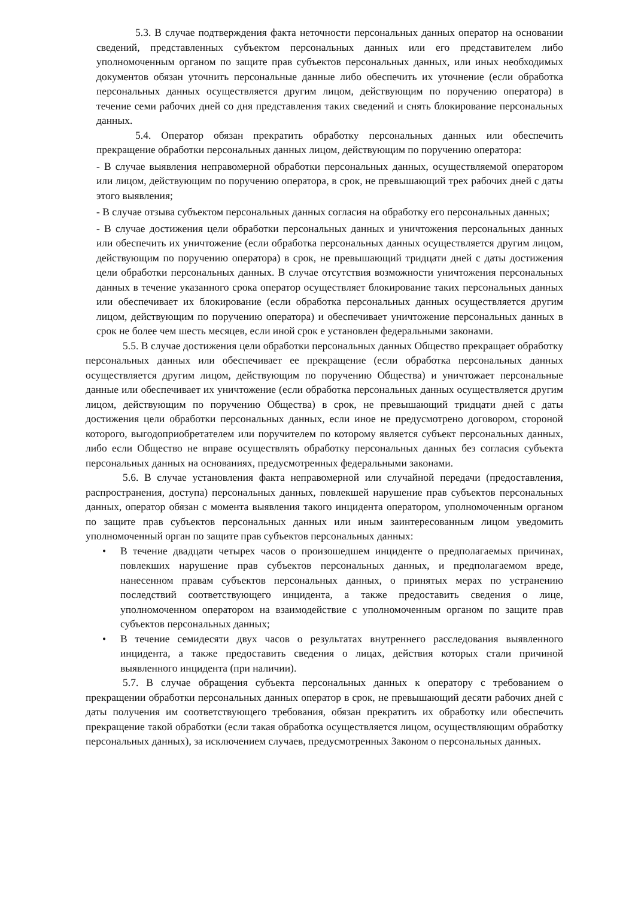5.3. В случае подтверждения факта неточности персональных данных оператор на основании сведений, представленных субъектом персональных данных или его представителем либо уполномоченным органом по защите прав субъектов персональных данных, или иных необходимых документов обязан уточнить персональные данные либо обеспечить их уточнение (если обработка персональных данных осуществляется другим лицом, действующим по поручению оператора) в течение семи рабочих дней со дня представления таких сведений и снять блокирование персональных данных.
5.4. Оператор обязан прекратить обработку персональных данных или обеспечить прекращение обработки персональных данных лицом, действующим по поручению оператора:
- В случае выявления неправомерной обработки персональных данных, осуществляемой оператором или лицом, действующим по поручению оператора, в срок, не превышающий трех рабочих дней с даты этого выявления;
- В случае отзыва субъектом персональных данных согласия на обработку его персональных данных;
- В случае достижения цели обработки персональных данных и уничтожения персональных данных или обеспечить их уничтожение (если обработка персональных данных осуществляется другим лицом, действующим по поручению оператора) в срок, не превышающий тридцати дней с даты достижения цели обработки персональных данных. В случае отсутствия возможности уничтожения персональных данных в течение указанного срока оператор осуществляет блокирование таких персональных данных или обеспечивает их блокирование (если обработка персональных данных осуществляется другим лицом, действующим по поручению оператора) и обеспечивает уничтожение персональных данных в срок не более чем шесть месяцев, если иной срок е установлен федеральными законами.
5.5. В случае достижения цели обработки персональных данных Общество прекращает обработку персональных данных или обеспечивает ее прекращение (если обработка персональных данных осуществляется другим лицом, действующим по поручению Общества) и уничтожает персональные данные или обеспечивает их уничтожение (если обработка персональных данных осуществляется другим лицом, действующим по поручению Общества) в срок, не превышающий тридцати дней с даты достижения цели обработки персональных данных, если иное не предусмотрено договором, стороной которого, выгодоприобретателем или поручителем по которому является субъект персональных данных, либо если Общество не вправе осуществлять обработку персональных данных без согласия субъекта персональных данных на основаниях, предусмотренных федеральными законами.
5.6. В случае установления факта неправомерной или случайной передачи (предоставления, распространения, доступа) персональных данных, повлекшей нарушение прав субъектов персональных данных, оператор обязан с момента выявления такого инцидента оператором, уполномоченным органом по защите прав субъектов персональных данных или иным заинтересованным лицом уведомить уполномоченный орган по защите прав субъектов персональных данных:
• В течение двадцати четырех часов о произошедшем инциденте о предполагаемых причинах, повлекших нарушение прав субъектов персональных данных, и предполагаемом вреде, нанесенном правам субъектов персональных данных, о принятых мерах по устранению последствий соответствующего инцидента, а также предоставить сведения о лице, уполномоченном оператором на взаимодействие с уполномоченным органом по защите прав субъектов персональных данных;
• В течение семидесяти двух часов о результатах внутреннего расследования выявленного инцидента, а также предоставить сведения о лицах, действия которых стали причиной выявленного инцидента (при наличии).
5.7. В случае обращения субъекта персональных данных к оператору с требованием о прекращении обработки персональных данных оператор в срок, не превышающий десяти рабочих дней с даты получения им соответствующего требования, обязан прекратить их обработку или обеспечить прекращение такой обработки (если такая обработка осуществляется лицом, осуществляющим обработку персональных данных), за исключением случаев, предусмотренных Законом о персональных данных.